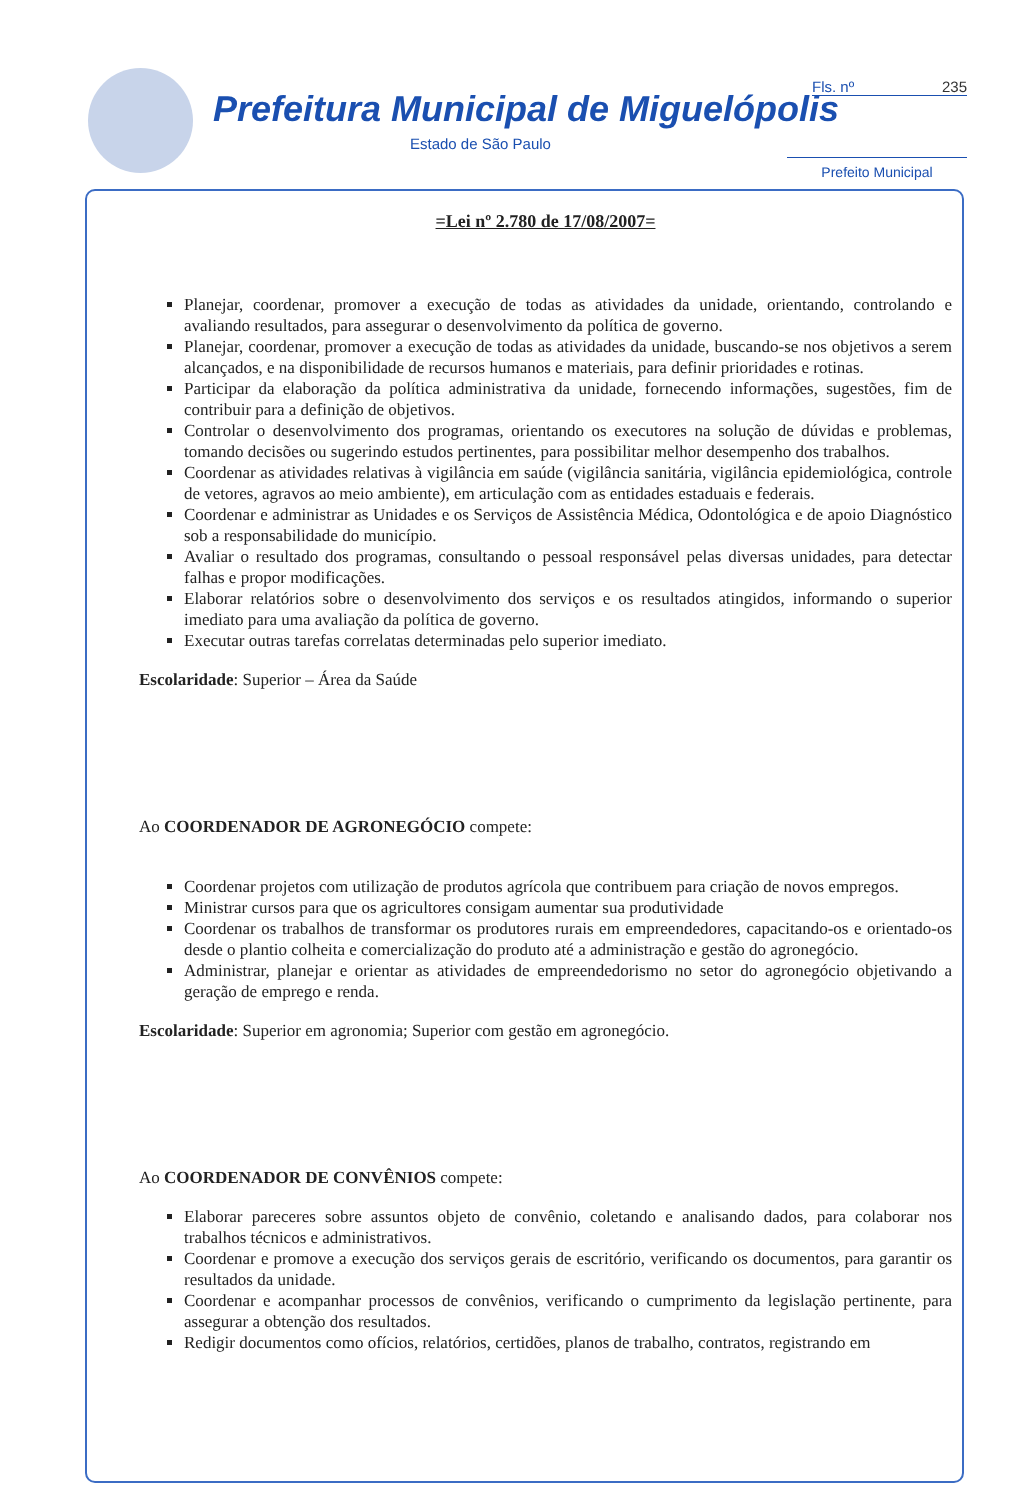Prefeitura Municipal de Miguelópolis
Estado de São Paulo
Fls. nº 235
Prefeito Municipal
=Lei nº 2.780 de 17/08/2007=
Planejar, coordenar, promover a execução de todas as atividades da unidade, orientando, controlando e avaliando resultados, para assegurar o desenvolvimento da política de governo.
Planejar, coordenar, promover a execução de todas as atividades da unidade, buscando-se nos objetivos a serem alcançados, e na disponibilidade de recursos humanos e materiais, para definir prioridades e rotinas.
Participar da elaboração da política administrativa da unidade, fornecendo informações, sugestões, fim de contribuir para a definição de objetivos.
Controlar o desenvolvimento dos programas, orientando os executores na solução de dúvidas e problemas, tomando decisões ou sugerindo estudos pertinentes, para possibilitar melhor desempenho dos trabalhos.
Coordenar as atividades relativas à vigilância em saúde (vigilância sanitária, vigilância epidemiológica, controle de vetores, agravos ao meio ambiente), em articulação com as entidades estaduais e federais.
Coordenar e administrar as Unidades e os Serviços de Assistência Médica, Odontológica e de apoio Diagnóstico sob a responsabilidade do município.
Avaliar o resultado dos programas, consultando o pessoal responsável pelas diversas unidades, para detectar falhas e propor modificações.
Elaborar relatórios sobre o desenvolvimento dos serviços e os resultados atingidos, informando o superior imediato para uma avaliação da política de governo.
Executar outras tarefas correlatas determinadas pelo superior imediato.
Escolaridade: Superior – Área da Saúde
Ao COORDENADOR DE AGRONEGÓCIO compete:
Coordenar projetos com utilização de produtos agrícola que contribuem para criação de novos empregos.
Ministrar cursos para que os agricultores consigam aumentar sua produtividade
Coordenar os trabalhos de transformar os produtores rurais em empreendedores, capacitando-os e orientado-os desde o plantio colheita e comercialização do produto até a administração e gestão do agronegócio.
Administrar, planejar e orientar as atividades de empreendedorismo no setor do agronegócio objetivando a geração de emprego e renda.
Escolaridade: Superior em agronomia; Superior com gestão em agronegócio.
Ao COORDENADOR DE CONVÊNIOS compete:
Elaborar pareceres sobre assuntos objeto de convênio, coletando e analisando dados, para colaborar nos trabalhos técnicos e administrativos.
Coordenar e promove a execução dos serviços gerais de escritório, verificando os documentos, para garantir os resultados da unidade.
Coordenar e acompanhar processos de convênios, verificando o cumprimento da legislação pertinente, para assegurar a obtenção dos resultados.
Redigir documentos como ofícios, relatórios, certidões, planos de trabalho, contratos, registrando em